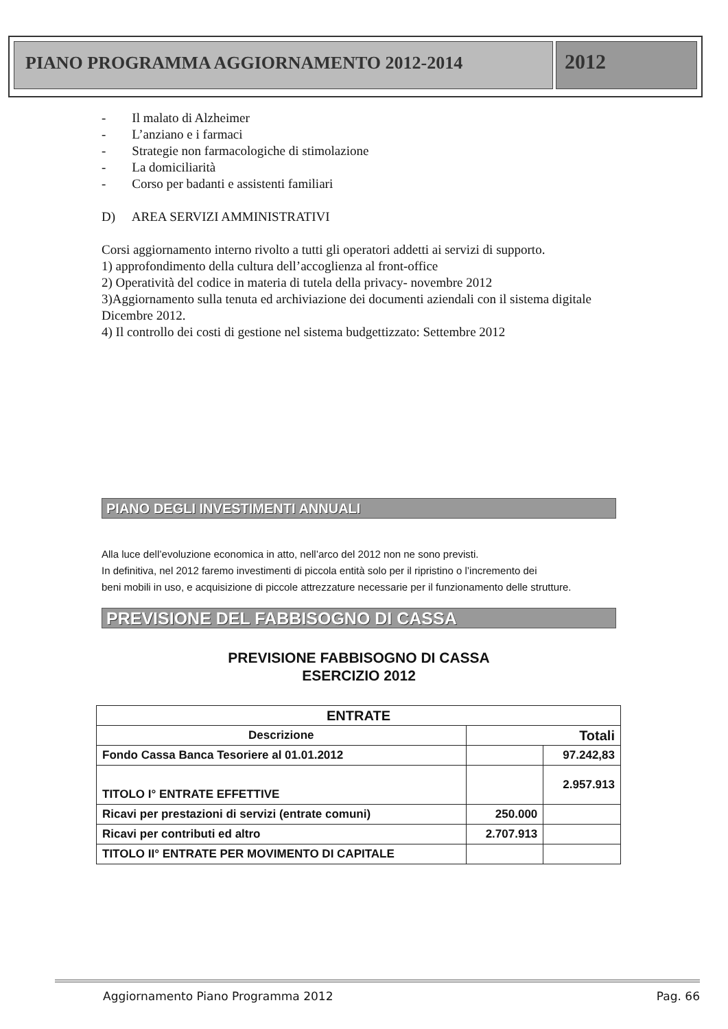PIANO PROGRAMMA AGGIORNAMENTO 2012-2014
2012
- Il malato di Alzheimer
- L’anziano e i farmaci
- Strategie non farmacologiche di stimolazione
- La domiciliarità
- Corso per badanti e assistenti familiari
D) AREA SERVIZI AMMINISTRATIVI
Corsi aggiornamento interno rivolto a tutti gli operatori addetti ai servizi di supporto.
1) approfondimento della cultura dell’accoglienza al front-office
2) Operatività del codice in materia di tutela della privacy- novembre 2012
3)Aggiornamento sulla tenuta ed archiviazione dei documenti aziendali con il sistema digitale
Dicembre 2012.
4) Il controllo dei costi di gestione nel sistema budgettizzato: Settembre 2012
PIANO DEGLI INVESTIMENTI ANNUALI
Alla luce dell’evoluzione economica in atto, nell’arco del 2012 non ne sono previsti.
In definitiva, nel 2012 faremo investimenti di piccola entità solo per il ripristino o l’incremento dei
beni mobili in uso, e acquisizione di piccole attrezzature necessarie per il funzionamento delle strutture.
PREVISIONE DEL FABBISOGNO DI CASSA
PREVISIONE FABBISOGNO DI CASSA
ESERCIZIO 2012
| ENTRATE | | |
| --- | --- | --- |
| Descrizione | Totali | |
| Fondo Cassa Banca Tesoriere al 01.01.2012 | | 97.242,83 |
| TITOLO I° ENTRATE EFFETTIVE | | 2.957.913 |
| Ricavi per prestazioni di servizi (entrate comuni) | 250.000 | |
| Ricavi per contributi ed altro | 2.707.913 | |
| TITOLO II° ENTRATE PER MOVIMENTO DI CAPITALE | | |
Aggiornamento Piano Programma 2012 Pag. 66